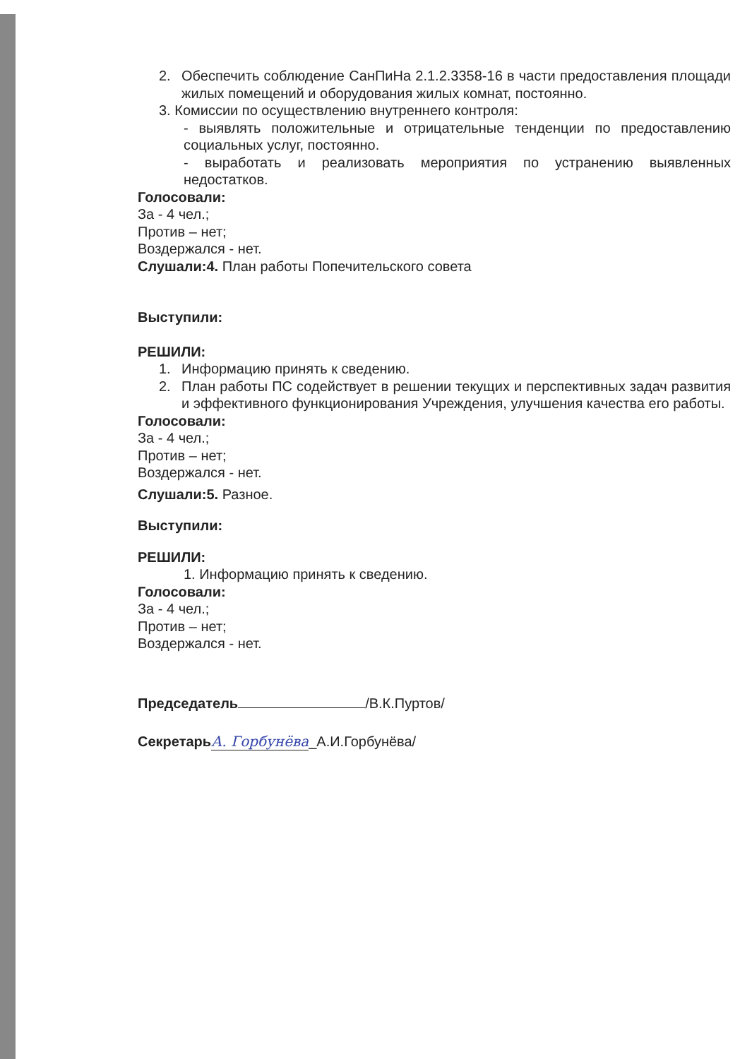2. Обеспечить соблюдение СанПиНа 2.1.2.3358-16 в части предоставления площади жилых помещений и оборудования жилых комнат, постоянно.
3. Комиссии по осуществлению внутреннего контроля:
- выявлять положительные и отрицательные тенденции по предоставлению социальных услуг, постоянно.
- выработать и реализовать мероприятия по устранению выявленных недостатков.
Голосовали:
За - 4 чел.;
Против – нет;
Воздержался - нет.
Слушали:4. План работы Попечительского совета
Выступили:
РЕШИЛИ:
1. Информацию принять к сведению.
2. План работы ПС содействует в решении текущих и перспективных задач развития и эффективного функционирования Учреждения, улучшения качества его работы.
Голосовали:
За - 4 чел.;
Против – нет;
Воздержался - нет.
Слушали:5. Разное.
Выступили:
РЕШИЛИ:
1. Информацию принять к сведению.
Голосовали:
За - 4 чел.;
Против – нет;
Воздержался - нет.
Председатель /В.К.Пуртов/
Секретарь А. Горбунёва_А.И.Горбунёва/